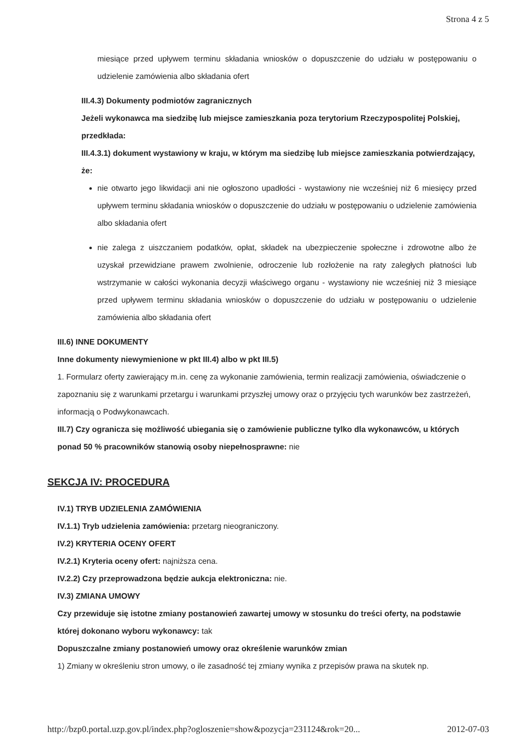Strona 4 z 5
miesiące przed upływem terminu składania wniosków o dopuszczenie do udziału w postępowaniu o udzielenie zamówienia albo składania ofert
III.4.3) Dokumenty podmiotów zagranicznych
Jeżeli wykonawca ma siedzibę lub miejsce zamieszkania poza terytorium Rzeczypospolitej Polskiej, przedkłada:
III.4.3.1) dokument wystawiony w kraju, w którym ma siedzibę lub miejsce zamieszkania potwierdzający, że:
nie otwarto jego likwidacji ani nie ogłoszono upadłości - wystawiony nie wcześniej niż 6 miesięcy przed upływem terminu składania wniosków o dopuszczenie do udziału w postępowaniu o udzielenie zamówienia albo składania ofert
nie zalega z uiszczaniem podatków, opłat, składek na ubezpieczenie społeczne i zdrowotne albo że uzyskał przewidziane prawem zwolnienie, odroczenie lub rozłożenie na raty zaległych płatności lub wstrzymanie w całości wykonania decyzji właściwego organu - wystawiony nie wcześniej niż 3 miesiące przed upływem terminu składania wniosków o dopuszczenie do udziału w postępowaniu o udzielenie zamówienia albo składania ofert
III.6) INNE DOKUMENTY
Inne dokumenty niewymienione w pkt III.4) albo w pkt III.5)
1. Formularz oferty zawierający m.in. cenę za wykonanie zamówienia, termin realizacji zamówienia, oświadczenie o zapoznaniu się z warunkami przetargu i warunkami przyszłej umowy oraz o przyjęciu tych warunków bez zastrzeżeń, informacją o Podwykonawcach.
III.7) Czy ogranicza się możliwość ubiegania się o zamówienie publiczne tylko dla wykonawców, u których ponad 50 % pracowników stanowią osoby niepełnosprawne: nie
SEKCJA IV: PROCEDURA
IV.1) TRYB UDZIELENIA ZAMÓWIENIA
IV.1.1) Tryb udzielenia zamówienia: przetarg nieograniczony.
IV.2) KRYTERIA OCENY OFERT
IV.2.1) Kryteria oceny ofert: najniższa cena.
IV.2.2) Czy przeprowadzona będzie aukcja elektroniczna: nie.
IV.3) ZMIANA UMOWY
Czy przewiduje się istotne zmiany postanowień zawartej umowy w stosunku do treści oferty, na podstawie której dokonano wyboru wykonawcy: tak
Dopuszczalne zmiany postanowień umowy oraz określenie warunków zmian
1) Zmiany w określeniu stron umowy, o ile zasadność tej zmiany wynika z przepisów prawa na skutek np.
http://bzp0.portal.uzp.gov.pl/index.php?ogloszenie=show&pozycja=231124&rok=20... 2012-07-03